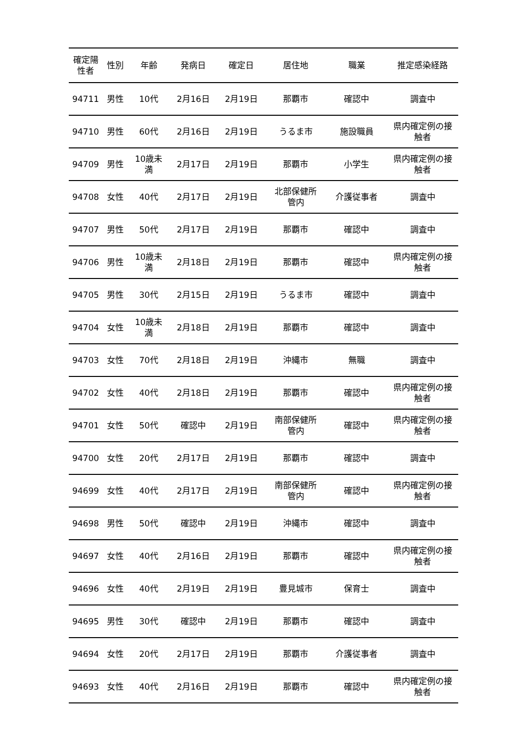| 確定陽 性者 | 性別 | 年齢 | 発病日 | 確定日 | 居住地 | 職業 | 推定感染経路 |
| --- | --- | --- | --- | --- | --- | --- | --- |
| 94711 | 男性 | 10代 | 2月16日 | 2月19日 | 那覇市 | 確認中 | 調査中 |
| 94710 | 男性 | 60代 | 2月16日 | 2月19日 | うるま市 | 施設職員 | 県内確定例の接 触者 |
| 94709 | 男性 | 10歳未 満 | 2月17日 | 2月19日 | 那覇市 | 小学生 | 県内確定例の接 触者 |
| 94708 | 女性 | 40代 | 2月17日 | 2月19日 | 北部保健所 管内 | 介護従事者 | 調査中 |
| 94707 | 男性 | 50代 | 2月17日 | 2月19日 | 那覇市 | 確認中 | 調査中 |
| 94706 | 男性 | 10歳未 満 | 2月18日 | 2月19日 | 那覇市 | 確認中 | 県内確定例の接 触者 |
| 94705 | 男性 | 30代 | 2月15日 | 2月19日 | うるま市 | 確認中 | 調査中 |
| 94704 | 女性 | 10歳未 満 | 2月18日 | 2月19日 | 那覇市 | 確認中 | 調査中 |
| 94703 | 女性 | 70代 | 2月18日 | 2月19日 | 沖縄市 | 無職 | 調査中 |
| 94702 | 女性 | 40代 | 2月18日 | 2月19日 | 那覇市 | 確認中 | 県内確定例の接 触者 |
| 94701 | 女性 | 50代 | 確認中 | 2月19日 | 南部保健所 管内 | 確認中 | 県内確定例の接 触者 |
| 94700 | 女性 | 20代 | 2月17日 | 2月19日 | 那覇市 | 確認中 | 調査中 |
| 94699 | 女性 | 40代 | 2月17日 | 2月19日 | 南部保健所 管内 | 確認中 | 県内確定例の接 触者 |
| 94698 | 男性 | 50代 | 確認中 | 2月19日 | 沖縄市 | 確認中 | 調査中 |
| 94697 | 女性 | 40代 | 2月16日 | 2月19日 | 那覇市 | 確認中 | 県内確定例の接 触者 |
| 94696 | 女性 | 40代 | 2月19日 | 2月19日 | 豊見城市 | 保育士 | 調査中 |
| 94695 | 男性 | 30代 | 確認中 | 2月19日 | 那覇市 | 確認中 | 調査中 |
| 94694 | 女性 | 20代 | 2月17日 | 2月19日 | 那覇市 | 介護従事者 | 調査中 |
| 94693 | 女性 | 40代 | 2月16日 | 2月19日 | 那覇市 | 確認中 | 県内確定例の接 触者 |